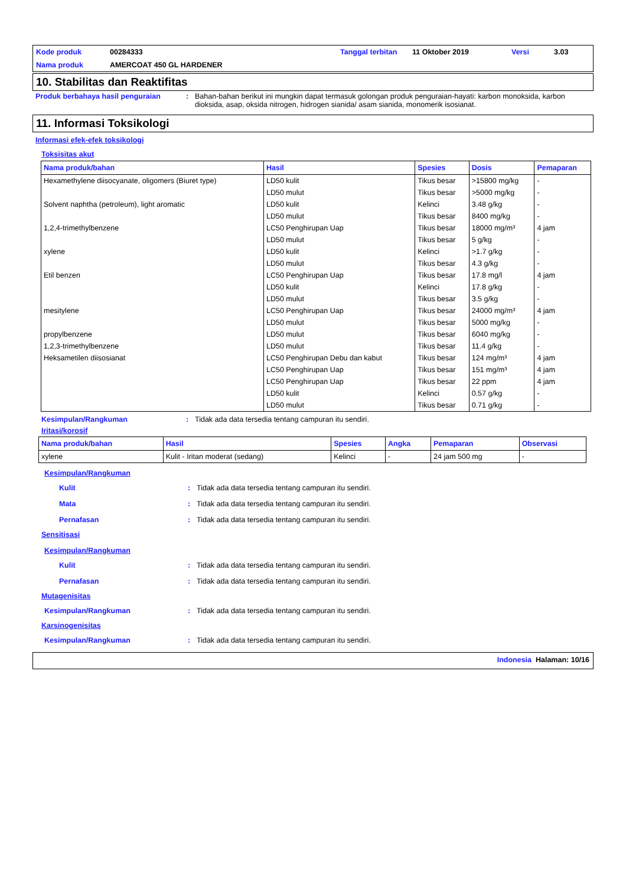Kode produk 00284333 Tanggal terbitan 11 Oktober 2019 Versi 3.03 Nama produk AMERCOAT 450 GL HARDENER
10. Stabilitas dan Reaktifitas
Produk berbahaya hasil penguraian: Bahan-bahan berikut ini mungkin dapat termasuk golongan produk penguraian-hayati: karbon monoksida, karbon dioksida, asap, oksida nitrogen, hidrogen sianida/ asam sianida, monomerik isosianat.
11. Informasi Toksikologi
Informasi efek-efek toksikologi
Toksisitas akut
| Nama produk/bahan | Hasil | Spesies | Dosis | Pemaparan |
| --- | --- | --- | --- | --- |
| Hexamethylene diisocyanate, oligomers (Biuret type) | LD50 kulit | Tikus besar | >15800 mg/kg | - |
| | LD50 mulut | Tikus besar | >5000 mg/kg | - |
| Solvent naphtha (petroleum), light aromatic | LD50 kulit | Kelinci | 3.48 g/kg | - |
| | LD50 mulut | Tikus besar | 8400 mg/kg | - |
| 1,2,4-trimethylbenzene | LC50 Penghirupan Uap | Tikus besar | 18000 mg/m³ | 4 jam |
| | LD50 mulut | Tikus besar | 5 g/kg | - |
| xylene | LD50 kulit | Kelinci | >1.7 g/kg | - |
| | LD50 mulut | Tikus besar | 4.3 g/kg | - |
| Etil benzen | LC50 Penghirupan Uap | Tikus besar | 17.8 mg/l | 4 jam |
| | LD50 kulit | Kelinci | 17.8 g/kg | - |
| | LD50 mulut | Tikus besar | 3.5 g/kg | - |
| mesitylene | LC50 Penghirupan Uap | Tikus besar | 24000 mg/m³ | 4 jam |
| | LD50 mulut | Tikus besar | 5000 mg/kg | - |
| propylbenzene | LD50 mulut | Tikus besar | 6040 mg/kg | - |
| 1,2,3-trimethylbenzene | LD50 mulut | Tikus besar | 11.4 g/kg | - |
| Heksametilen diisosianat | LC50 Penghirupan Debu dan kabut | Tikus besar | 124 mg/m³ | 4 jam |
| | LC50 Penghirupan Uap | Tikus besar | 151 mg/m³ | 4 jam |
| | LC50 Penghirupan Uap | Tikus besar | 22 ppm | 4 jam |
| | LD50 kulit | Kelinci | 0.57 g/kg | - |
| | LD50 mulut | Tikus besar | 0.71 g/kg | - |
Kesimpulan/Rangkuman: Tidak ada data tersedia tentang campuran itu sendiri.
Iritasi/korosif
| Nama produk/bahan | Hasil | Spesies | Angka | Pemaparan | Observasi |
| --- | --- | --- | --- | --- | --- |
| xylene | Kulit - Iritan moderat (sedang) | Kelinci | - | 24 jam 500 mg | - |
Kesimpulan/Rangkuman
Kulit: Tidak ada data tersedia tentang campuran itu sendiri.
Mata: Tidak ada data tersedia tentang campuran itu sendiri.
Pernafasan: Tidak ada data tersedia tentang campuran itu sendiri.
Sensitisasi
Kesimpulan/Rangkuman
Kulit: Tidak ada data tersedia tentang campuran itu sendiri.
Pernafasan: Tidak ada data tersedia tentang campuran itu sendiri.
Mutagenisitas
Kesimpulan/Rangkuman: Tidak ada data tersedia tentang campuran itu sendiri.
Karsinogenisitas
Kesimpulan/Rangkuman: Tidak ada data tersedia tentang campuran itu sendiri.
Indonesia Halaman: 10/16